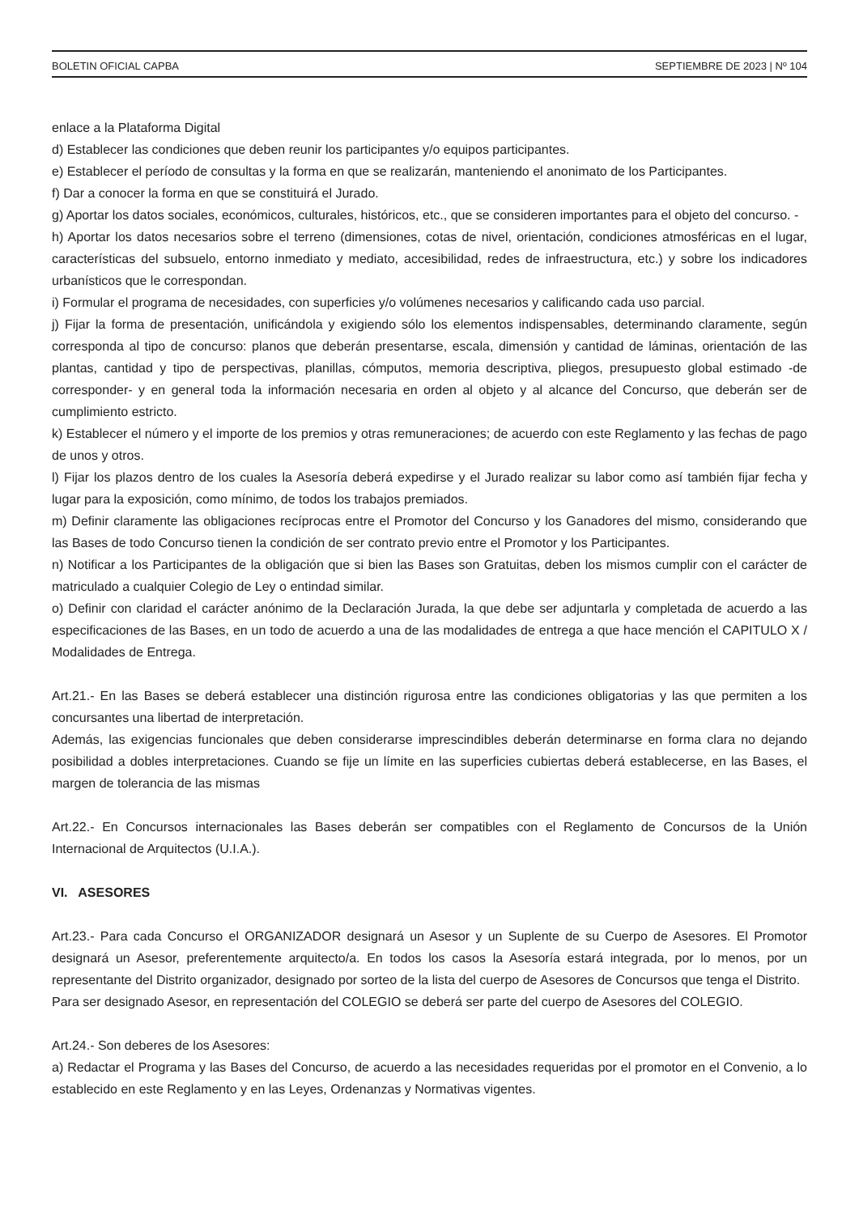BOLETIN OFICIAL CAPBA SEPTIEMBRE DE 2023 | Nº 104
enlace a la Plataforma Digital
d) Establecer las condiciones que deben reunir los participantes y/o equipos participantes.
e) Establecer el período de consultas y la forma en que se realizarán, manteniendo el anonimato de los Participantes.
f) Dar a conocer la forma en que se constituirá el Jurado.
g) Aportar los datos sociales, económicos, culturales, históricos, etc., que se consideren importantes para el objeto del concurso. -
h) Aportar los datos necesarios sobre el terreno (dimensiones, cotas de nivel, orientación, condiciones atmosféricas en el lugar, características del subsuelo, entorno inmediato y mediato, accesibilidad, redes de infraestructura, etc.) y sobre los indicadores urbanísticos que le correspondan.
i) Formular el programa de necesidades, con superficies y/o volúmenes necesarios y calificando cada uso parcial.
j) Fijar la forma de presentación, unificándola y exigiendo sólo los elementos indispensables, determinando claramente, según corresponda al tipo de concurso: planos que deberán presentarse, escala, dimensión y cantidad de láminas, orientación de las plantas, cantidad y tipo de perspectivas, planillas, cómputos, memoria descriptiva, pliegos, presupuesto global estimado -de corresponder- y en general toda la información necesaria en orden al objeto y al alcance del Concurso, que deberán ser de cumplimiento estricto.
k) Establecer el número y el importe de los premios y otras remuneraciones; de acuerdo con este Reglamento y las fechas de pago de unos y otros.
l) Fijar los plazos dentro de los cuales la Asesoría deberá expedirse y el Jurado realizar su labor como así también fijar fecha y lugar para la exposición, como mínimo, de todos los trabajos premiados.
m) Definir claramente las obligaciones recíprocas entre el Promotor del Concurso y los Ganadores del mismo, considerando que las Bases de todo Concurso tienen la condición de ser contrato previo entre el Promotor y los Participantes.
n) Notificar a los Participantes de la obligación que si bien las Bases son Gratuitas, deben los mismos cumplir con el carácter de matriculado a cualquier Colegio de Ley o entindad similar.
o) Definir con claridad el carácter anónimo de la Declaración Jurada, la que debe ser adjuntarla y completada de acuerdo a las especificaciones de las Bases, en un todo de acuerdo a una de las modalidades de entrega a que hace mención el CAPITULO X / Modalidades de Entrega.
Art.21.- En las Bases se deberá establecer una distinción rigurosa entre las condiciones obligatorias y las que permiten a los concursantes una libertad de interpretación.
Además, las exigencias funcionales que deben considerarse imprescindibles deberán determinarse en forma clara no dejando posibilidad a dobles interpretaciones. Cuando se fije un límite en las superficies cubiertas deberá establecerse, en las Bases, el margen de tolerancia de las mismas
Art.22.- En Concursos internacionales las Bases deberán ser compatibles con el Reglamento de Concursos de la Unión Internacional de Arquitectos (U.I.A.).
VI. ASESORES
Art.23.- Para cada Concurso el ORGANIZADOR designará un Asesor y un Suplente de su Cuerpo de Asesores. El Promotor designará un Asesor, preferentemente arquitecto/a. En todos los casos la Asesoría estará integrada, por lo menos, por un representante del Distrito organizador, designado por sorteo de la lista del cuerpo de Asesores de Concursos que tenga el Distrito.
Para ser designado Asesor, en representación del COLEGIO se deberá ser parte del cuerpo de Asesores del COLEGIO.
Art.24.- Son deberes de los Asesores:
a) Redactar el Programa y las Bases del Concurso, de acuerdo a las necesidades requeridas por el promotor en el Convenio, a lo establecido en este Reglamento y en las Leyes, Ordenanzas y Normativas vigentes.